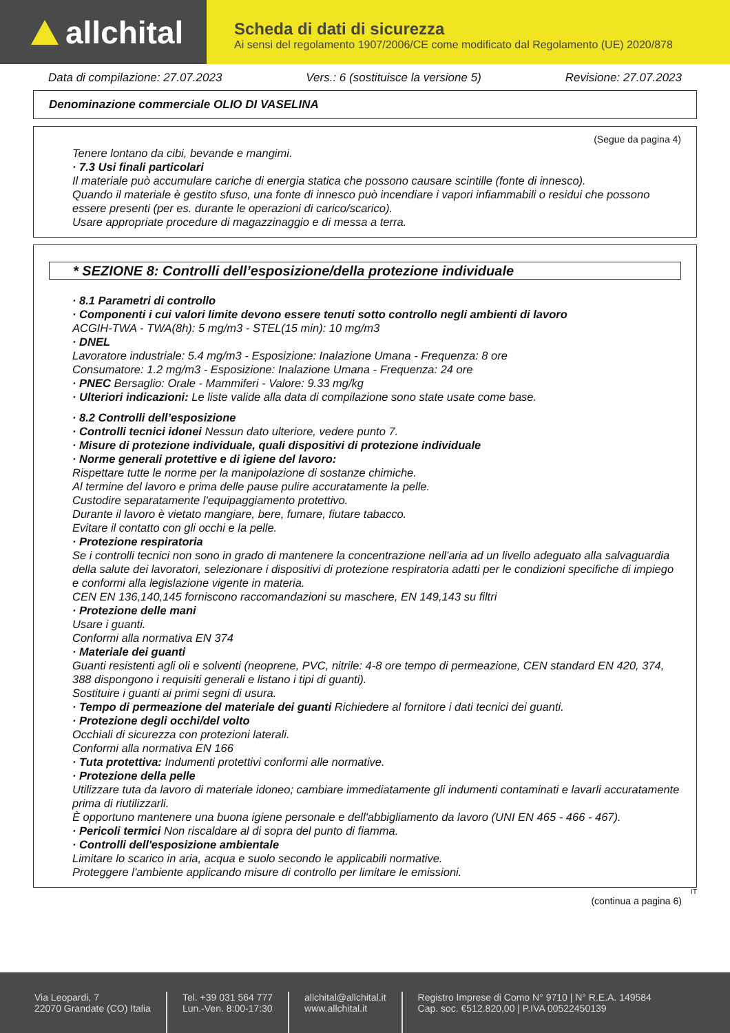allchital
Scheda di dati di sicurezza
Ai sensi del regolamento 1907/2006/CE come modificato dal Regolamento (UE) 2020/878
Data di compilazione: 27.07.2023 Vers.: 6 (sostituisce la versione 5) Revisione: 27.07.2023
Denominazione commerciale OLIO DI VASELINA
(Segue da pagina 4)
Tenere lontano da cibi, bevande e mangimi.
· 7.3 Usi finali particolari
Il materiale può accumulare cariche di energia statica che possono causare scintille (fonte di innesco).
Quando il materiale è gestito sfuso, una fonte di innesco può incendiare i vapori infiammabili o residui che possono essere presenti (per es. durante le operazioni di carico/scarico).
Usare appropriate procedure di magazzinaggio e di messa a terra.
* SEZIONE 8: Controlli dell’esposizione/della protezione individuale
· 8.1 Parametri di controllo
· Componenti i cui valori limite devono essere tenuti sotto controllo negli ambienti di lavoro
ACGIH-TWA - TWA(8h): 5 mg/m3 - STEL(15 min): 10 mg/m3
· DNEL
Lavoratore industriale: 5.4 mg/m3 - Esposizione: Inalazione Umana - Frequenza: 8 ore
Consumatore: 1.2 mg/m3 - Esposizione: Inalazione Umana - Frequenza: 24 ore
· PNEC Bersaglio: Orale - Mammiferi - Valore: 9.33 mg/kg
· Ulteriori indicazioni: Le liste valide alla data di compilazione sono state usate come base.
· 8.2 Controlli dell’esposizione
· Controlli tecnici idonei Nessun dato ulteriore, vedere punto 7.
· Misure di protezione individuale, quali dispositivi di protezione individuale
· Norme generali protettive e di igiene del lavoro:
Rispettare tutte le norme per la manipolazione di sostanze chimiche.
Al termine del lavoro e prima delle pause pulire accuratamente la pelle.
Custodire separatamente l'equipaggiamento protettivo.
Durante il lavoro è vietato mangiare, bere, fumare, fiutare tabacco.
Evitare il contatto con gli occhi e la pelle.
· Protezione respiratoria
Se i controlli tecnici non sono in grado di mantenere la concentrazione nell'aria ad un livello adeguato alla salvaguardia della salute dei lavoratori, selezionare i dispositivi di protezione respiratoria adatti per le condizioni specifiche di impiego e conformi alla legislazione vigente in materia.
CEN EN 136,140,145 forniscono raccomandazioni su maschere, EN 149,143 su filtri
· Protezione delle mani
Usare i guanti.
Conformi alla normativa EN 374
· Materiale dei guanti
Guanti resistenti agli oli e solventi (neoprene, PVC, nitrile: 4-8 ore tempo di permeazione, CEN standard EN 420, 374, 388 dispongono i requisiti generali e listano i tipi di guanti).
Sostituire i guanti ai primi segni di usura.
· Tempo di permeazione del materiale dei guanti Richiedere al fornitore i dati tecnici dei guanti.
· Protezione degli occhi/del volto
Occhiali di sicurezza con protezioni laterali.
Conformi alla normativa EN 166
· Tuta protettiva: Indumenti protettivi conformi alle normative.
· Protezione della pelle
Utilizzare tuta da lavoro di materiale idoneo; cambiare immediatamente gli indumenti contaminati e lavarli accuratamente prima di riutilizzarli.
È opportuno mantenere una buona igiene personale e dell'abbigliamento da lavoro (UNI EN 465 - 466 - 467).
· Pericoli termici Non riscaldare al di sopra del punto di fiamma.
· Controlli dell'esposizione ambientale
Limitare lo scarico in aria, acqua e suolo secondo le applicabili normative.
Proteggere l'ambiente applicando misure di controllo per limitare le emissioni.
IT
(continua a pagina 6)
Via Leopardi, 7
22070 Grandate (CO) Italia
Tel. +39 031 564 777
Lun.-Ven. 8:00-17:30
allchital@allchital.it
www.allchital.it
Registro Imprese di Como N° 9710 | N° R.E.A. 149584
Cap. soc. €512.820,00 | P.IVA 00522450139